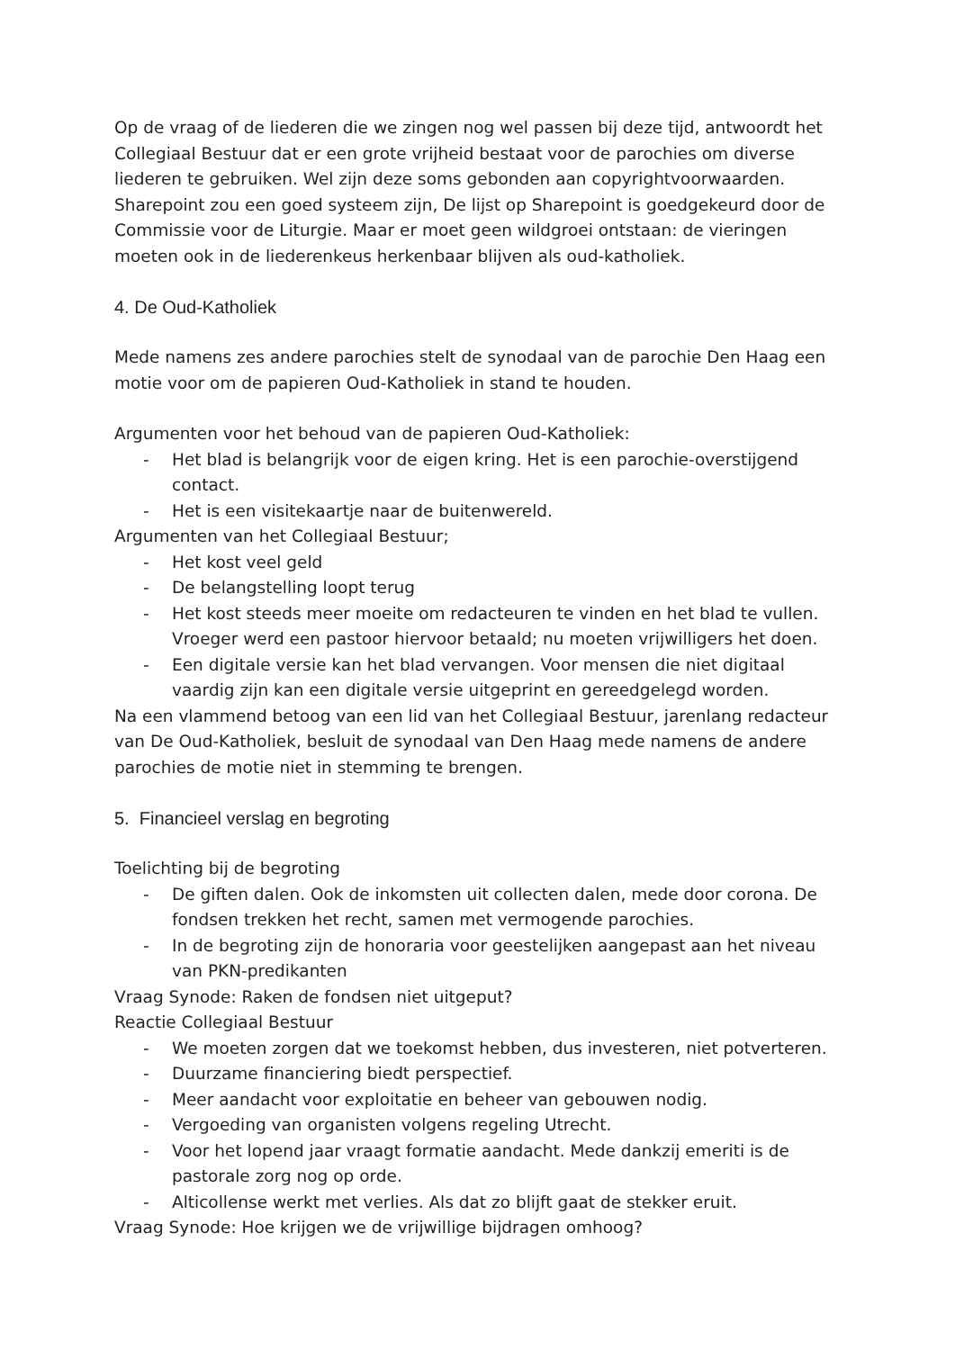Op de vraag of de liederen die we zingen nog wel passen bij deze tijd, antwoordt het Collegiaal Bestuur dat er een grote vrijheid bestaat voor de parochies om diverse liederen te gebruiken. Wel zijn deze soms gebonden aan copyrightvoorwaarden. Sharepoint zou een goed systeem zijn, De lijst op Sharepoint is goedgekeurd door de Commissie voor de Liturgie. Maar er moet geen wildgroei ontstaan: de vieringen moeten ook in de liederenkeus herkenbaar blijven als oud-katholiek.
4. De Oud-Katholiek
Mede namens zes andere parochies stelt de synodaal van de parochie Den Haag een motie voor om de papieren Oud-Katholiek in stand te houden.
Argumenten voor het behoud van de papieren Oud-Katholiek:
- Het blad is belangrijk voor de eigen kring. Het is een parochie-overstijgend contact.
- Het is een visitekaartje naar de buitenwereld.
Argumenten van het Collegiaal Bestuur;
- Het kost veel geld
- De belangstelling loopt terug
- Het kost steeds meer moeite om redacteuren te vinden en het blad te vullen. Vroeger werd een pastoor hiervoor betaald; nu moeten vrijwilligers het doen.
- Een digitale versie kan het blad vervangen. Voor mensen die niet digitaal vaardig zijn kan een digitale versie uitgeprint en gereedgelegd worden.
Na een vlammend betoog van een lid van het Collegiaal Bestuur, jarenlang redacteur van De Oud-Katholiek, besluit de synodaal van Den Haag mede namens de andere parochies de motie niet in stemming te brengen.
5. Financieel verslag en begroting
Toelichting bij de begroting
- De giften dalen. Ook de inkomsten uit collecten dalen, mede door corona. De fondsen trekken het recht, samen met vermogende parochies.
- In de begroting zijn de honoraria voor geestelijken aangepast aan het niveau van PKN-predikanten
Vraag Synode: Raken de fondsen niet uitgeput?
Reactie Collegiaal Bestuur
- We moeten zorgen dat we toekomst hebben, dus investeren, niet potverteren.
- Duurzame financiering biedt perspectief.
- Meer aandacht voor exploitatie en beheer van gebouwen nodig.
- Vergoeding van organisten volgens regeling Utrecht.
- Voor het lopend jaar vraagt formatie aandacht. Mede dankzij emeriti is de pastorale zorg nog op orde.
- Alticollense werkt met verlies. Als dat zo blijft gaat de stekker eruit.
Vraag Synode: Hoe krijgen we de vrijwillige bijdragen omhoog?